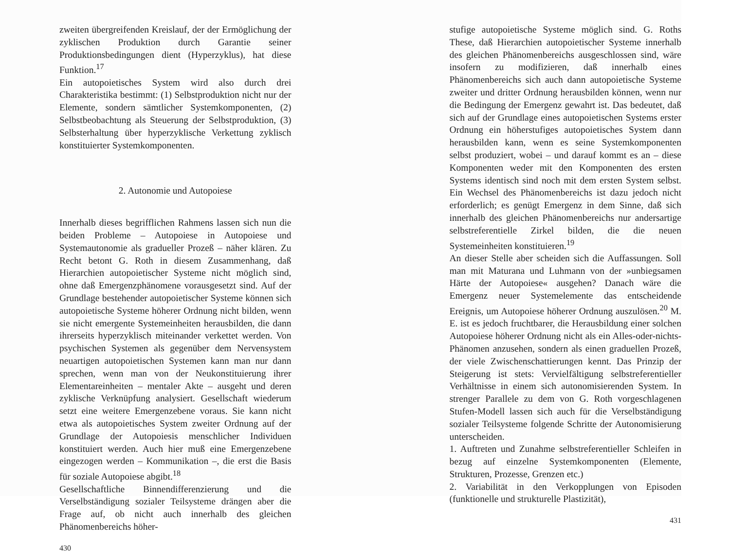zweiten übergreifenden Kreislauf, der der Ermöglichung der zyklischen Produktion durch Garantie seiner Produktionsbedingungen dient (Hyperzyklus), hat diese Funktion.<sup>17</sup>
Ein autopoietisches System wird also durch drei Charakteristika bestimmt: (1) Selbstproduktion nicht nur der Elemente, sondern sämtlicher Systemkomponenten, (2) Selbstbeobachtung als Steuerung der Selbstproduktion, (3) Selbsterhaltung über hyperzyklische Verkettung zyklisch konstituierter Systemkomponenten.
2. Autonomie und Autopoiese
Innerhalb dieses begrifflichen Rahmens lassen sich nun die beiden Probleme – Autopoiese in Autopoiese und Systemautonomie als gradueller Prozeß – näher klären. Zu Recht betont G. Roth in diesem Zusammenhang, daß Hierarchien autopoietischer Systeme nicht möglich sind, ohne daß Emergenzphänomene vorausgesetzt sind. Auf der Grundlage bestehender autopoietischer Systeme können sich autopoietische Systeme höherer Ordnung nicht bilden, wenn sie nicht emergente Systemeinheiten herausbilden, die dann ihrerseits hyperzyklisch miteinander verkettet werden. Von psychischen Systemen als gegenüber dem Nervensystem neuartigen autopoietischen Systemen kann man nur dann sprechen, wenn man von der Neukonstituierung ihrer Elementareinheiten – mentaler Akte – ausgeht und deren zyklische Verknüpfung analysiert. Gesellschaft wiederum setzt eine weitere Emergenzebene voraus. Sie kann nicht etwa als autopoietisches System zweiter Ordnung auf der Grundlage der Autopoiesis menschlicher Individuen konstituiert werden. Auch hier muß eine Emergenzebene eingezogen werden – Kommunikation –, die erst die Basis für soziale Autopoiese abgibt.<sup>18</sup>
Gesellschaftliche Binnendifferenzierung und die Verselbständigung sozialer Teilsysteme drängen aber die Frage auf, ob nicht auch innerhalb des gleichen Phänomenbereichs höher-
430
stufige autopoietische Systeme möglich sind. G. Roths These, daß Hierarchien autopoietischer Systeme innerhalb des gleichen Phänomenbereichs ausgeschlossen sind, wäre insofern zu modifizieren, daß innerhalb eines Phänomenbereichs sich auch dann autopoietische Systeme zweiter und dritter Ordnung herausbilden können, wenn nur die Bedingung der Emergenz gewahrt ist. Das bedeutet, daß sich auf der Grundlage eines autopoietischen Systems erster Ordnung ein höherstufiges autopoietisches System dann herausbilden kann, wenn es seine Systemkomponenten selbst produziert, wobei – und darauf kommt es an – diese Komponenten weder mit den Komponenten des ersten Systems identisch sind noch mit dem ersten System selbst. Ein Wechsel des Phänomenbereichs ist dazu jedoch nicht erforderlich; es genügt Emergenz in dem Sinne, daß sich innerhalb des gleichen Phänomenbereichs nur andersartige selbstreferentielle Zirkel bilden, die die neuen Systemeinheiten konstituieren.<sup>19</sup>
An dieser Stelle aber scheiden sich die Auffassungen. Soll man mit Maturana und Luhmann von der »unbiegsamen Härte der Autopoiese« ausgehen? Danach wäre die Emergenz neuer Systemelemente das entscheidende Ereignis, um Autopoiese höherer Ordnung auszulösen.<sup>20</sup> M. E. ist es jedoch fruchtbarer, die Herausbildung einer solchen Autopoiese höherer Ordnung nicht als ein Alles-oder-nichts-Phänomen anzusehen, sondern als einen graduellen Prozeß, der viele Zwischenschattierungen kennt. Das Prinzip der Steigerung ist stets: Vervielfältigung selbstreferentieller Verhältnisse in einem sich autonomisierenden System. In strenger Parallele zu dem von G. Roth vorgeschlagenen Stufen-Modell lassen sich auch für die Verselbständigung sozialer Teilsysteme folgende Schritte der Autonomisierung unterscheiden.
1. Auftreten und Zunahme selbstreferentieller Schleifen in bezug auf einzelne Systemkomponenten (Elemente, Strukturen, Prozesse, Grenzen etc.)
2. Variabilität in den Verkopplungen von Episoden (funktionelle und strukturelle Plastizität),
431